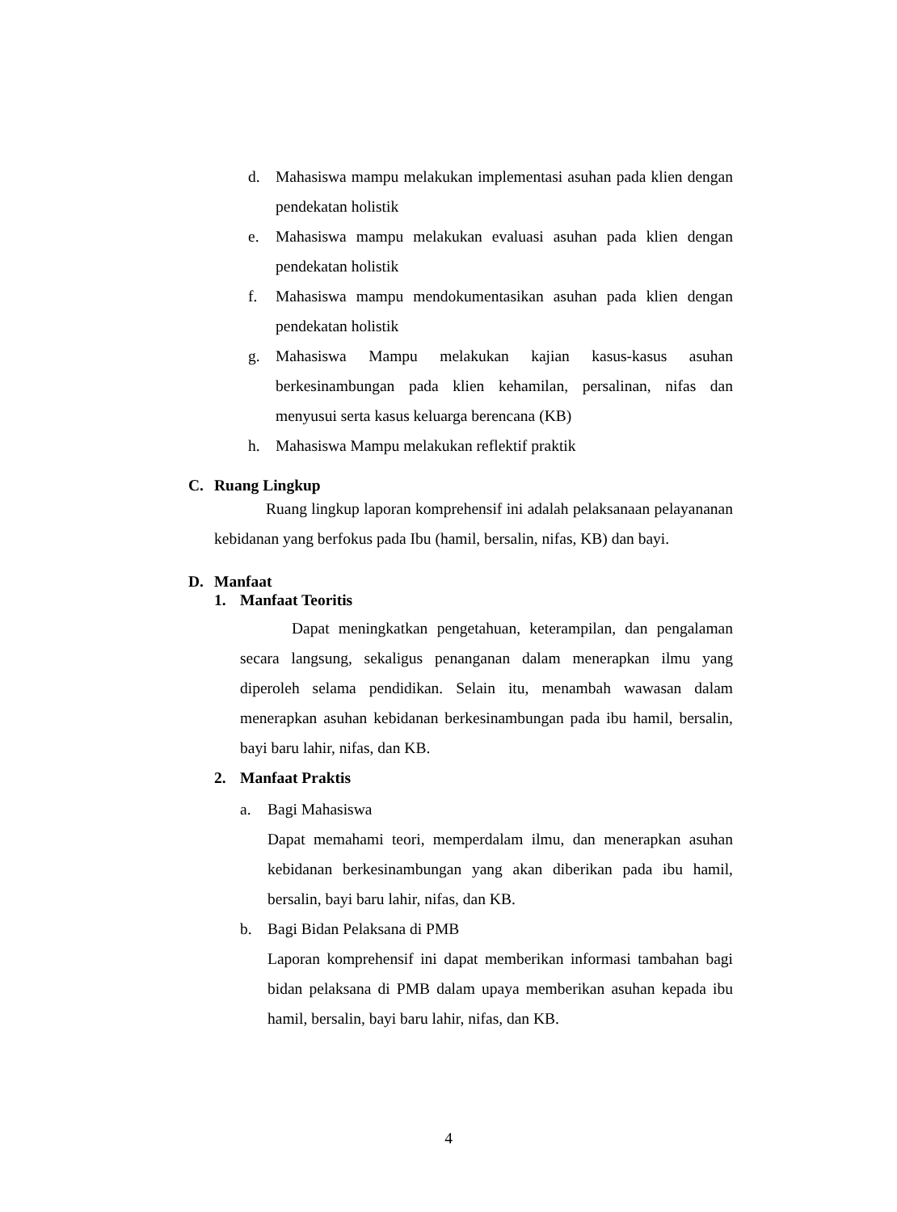d. Mahasiswa mampu melakukan implementasi asuhan pada klien dengan pendekatan holistik
e. Mahasiswa mampu melakukan evaluasi asuhan pada klien dengan pendekatan holistik
f. Mahasiswa mampu mendokumentasikan asuhan pada klien dengan pendekatan holistik
g. Mahasiswa Mampu melakukan kajian kasus-kasus asuhan berkesinambungan pada klien kehamilan, persalinan, nifas dan menyusui serta kasus keluarga berencana (KB)
h. Mahasiswa Mampu melakukan reflektif praktik
C. Ruang Lingkup
Ruang lingkup laporan komprehensif ini adalah pelaksanaan pelayananan kebidanan yang berfokus pada Ibu (hamil, bersalin, nifas, KB) dan bayi.
D. Manfaat
1. Manfaat Teoritis
Dapat meningkatkan pengetahuan, keterampilan, dan pengalaman secara langsung, sekaligus penanganan dalam menerapkan ilmu yang diperoleh selama pendidikan. Selain itu, menambah wawasan dalam menerapkan asuhan kebidanan berkesinambungan pada ibu hamil, bersalin, bayi baru lahir, nifas, dan KB.
2. Manfaat Praktis
a. Bagi Mahasiswa
Dapat memahami teori, memperdalam ilmu, dan menerapkan asuhan kebidanan berkesinambungan yang akan diberikan pada ibu hamil, bersalin, bayi baru lahir, nifas, dan KB.
b. Bagi Bidan Pelaksana di PMB
Laporan komprehensif ini dapat memberikan informasi tambahan bagi bidan pelaksana di PMB dalam upaya memberikan asuhan kepada ibu hamil, bersalin, bayi baru lahir, nifas, dan KB.
4